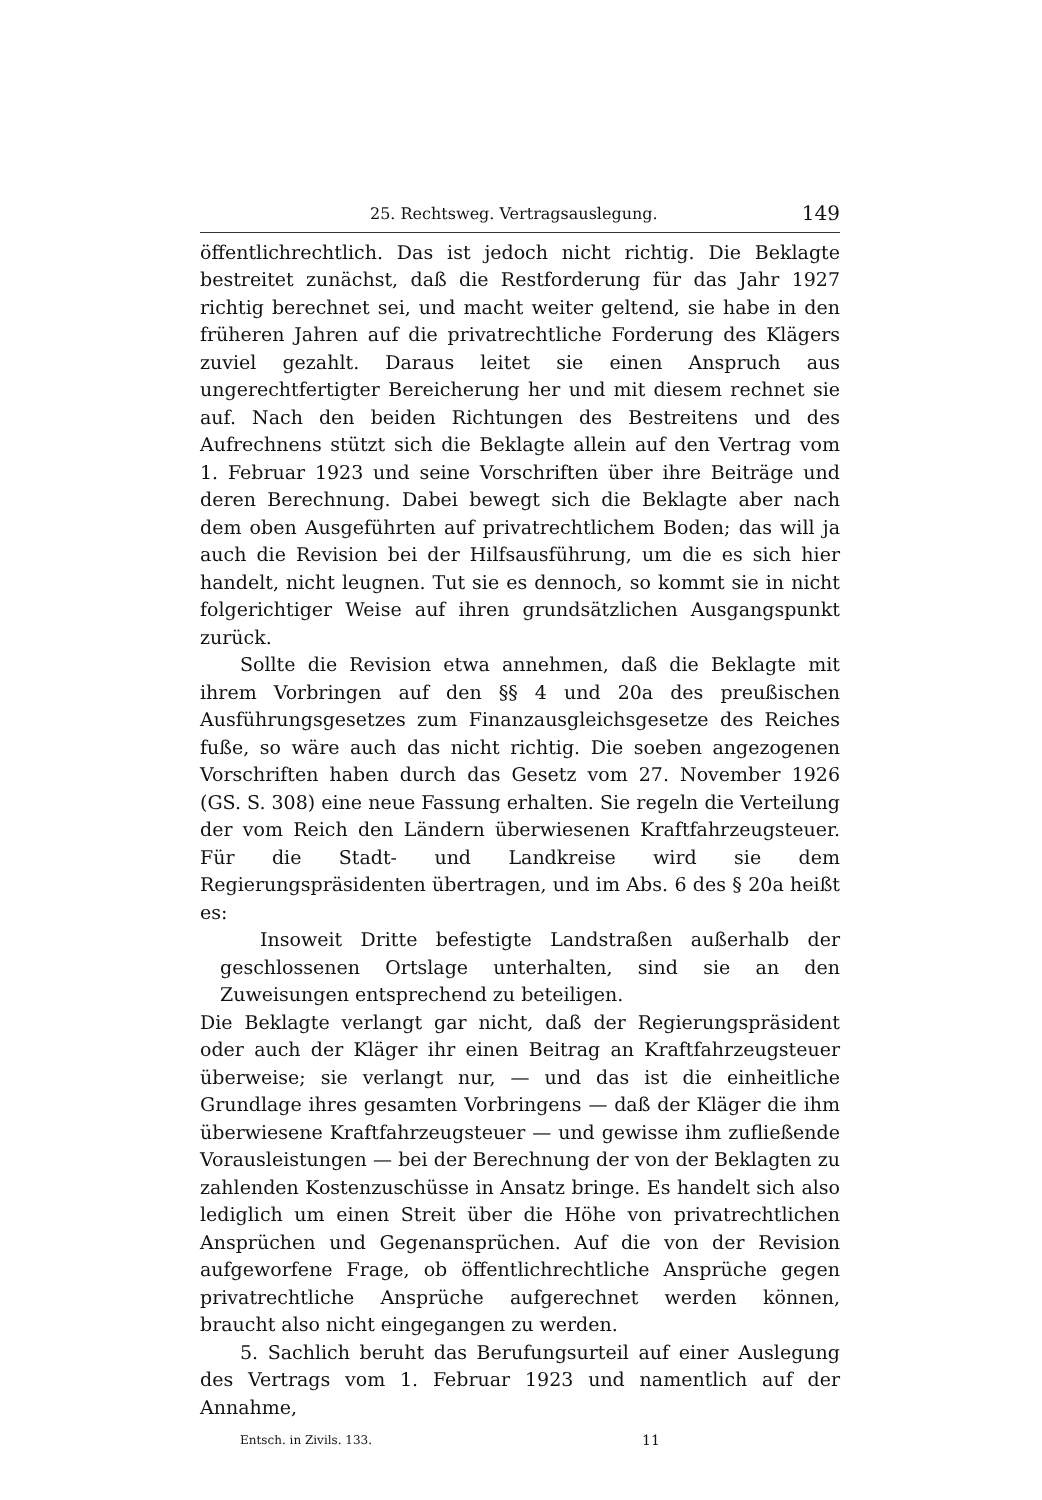25. Rechtsweg. Vertragsauslegung. 149
öffentlichrechtlich. Das ist jedoch nicht richtig. Die Beklagte bestreitet zunächst, daß die Restforderung für das Jahr 1927 richtig berechnet sei, und macht weiter geltend, sie habe in den früheren Jahren auf die privatrechtliche Forderung des Klägers zuviel gezahlt. Daraus leitet sie einen Anspruch aus ungerechtfertigter Bereicherung her und mit diesem rechnet sie auf. Nach den beiden Richtungen des Bestreitens und des Aufrechnens stützt sich die Beklagte allein auf den Vertrag vom 1. Februar 1923 und seine Vorschriften über ihre Beiträge und deren Berechnung. Dabei bewegt sich die Beklagte aber nach dem oben Ausgeführten auf privatrechtlichem Boden; das will ja auch die Revision bei der Hilfsausführung, um die es sich hier handelt, nicht leugnen. Tut sie es dennoch, so kommt sie in nicht folgerichtiger Weise auf ihren grundsätzlichen Ausgangspunkt zurück.
Sollte die Revision etwa annehmen, daß die Beklagte mit ihrem Vorbringen auf den §§ 4 und 20a des preußischen Ausführungsgesetzes zum Finanzausgleichsgesetze des Reiches fuße, so wäre auch das nicht richtig. Die soeben angezogenen Vorschriften haben durch das Gesetz vom 27. November 1926 (GS. S. 308) eine neue Fassung erhalten. Sie regeln die Verteilung der vom Reich den Ländern überwiesenen Kraftfahrzeugsteuer. Für die Stadt- und Landkreise wird sie dem Regierungspräsidenten übertragen, und im Abs. 6 des § 20a heißt es:
Insoweit Dritte befestigte Landstraßen außerhalb der geschlossenen Ortslage unterhalten, sind sie an den Zuweisungen entsprechend zu beteiligen.
Die Beklagte verlangt gar nicht, daß der Regierungspräsident oder auch der Kläger ihr einen Beitrag an Kraftfahrzeugsteuer überweise; sie verlangt nur, — und das ist die einheitliche Grundlage ihres gesamten Vorbringens — daß der Kläger die ihm überwiesene Kraftfahrzeugsteuer — und gewisse ihm zufließende Vorausleistungen — bei der Berechnung der von der Beklagten zu zahlenden Kostenzuschüsse in Ansatz bringe. Es handelt sich also lediglich um einen Streit über die Höhe von privatrechtlichen Ansprüchen und Gegenansprüchen. Auf die von der Revision aufgeworfene Frage, ob öffentlichrechtliche Ansprüche gegen privatrechtliche Ansprüche aufgerechnet werden können, braucht also nicht eingegangen zu werden.
5. Sachlich beruht das Berufungsurteil auf einer Auslegung des Vertrags vom 1. Februar 1923 und namentlich auf der Annahme,
Entsch. in Zivils. 133. 11